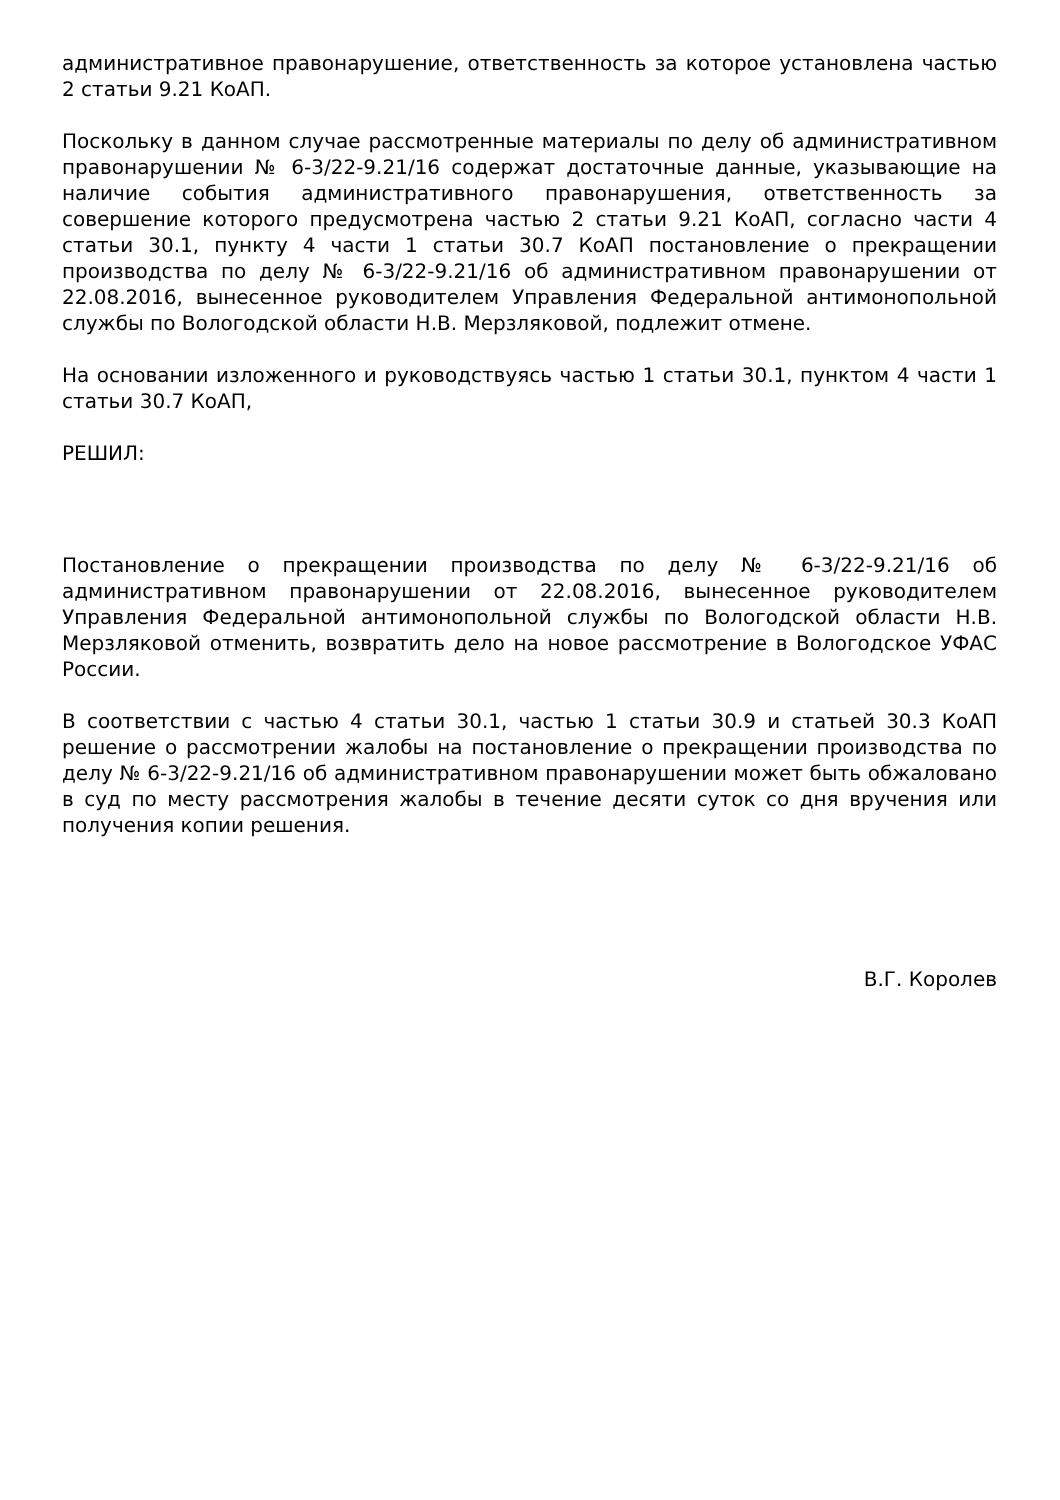административное правонарушение, ответственность за которое установлена частью 2 статьи 9.21 КоАП.
Поскольку в данном случае рассмотренные материалы по делу об административном правонарушении № 6-3/22-9.21/16 содержат достаточные данные, указывающие на наличие события административного правонарушения, ответственность за совершение которого предусмотрена частью 2 статьи 9.21 КоАП, согласно части 4 статьи 30.1, пункту 4 части 1 статьи 30.7 КоАП постановление о прекращении производства по делу № 6-3/22-9.21/16 об административном правонарушении от 22.08.2016, вынесенное руководителем Управления Федеральной антимонопольной службы по Вологодской области Н.В. Мерзляковой, подлежит отмене.
На основании изложенного и руководствуясь частью 1 статьи 30.1, пунктом 4 части 1 статьи 30.7 КоАП,
РЕШИЛ:
Постановление о прекращении производства по делу № 6-3/22-9.21/16 об административном правонарушении от 22.08.2016, вынесенное руководителем Управления Федеральной антимонопольной службы по Вологодской области Н.В. Мерзляковой отменить, возвратить дело на новое рассмотрение в Вологодское УФАС России.
В соответствии с частью 4 статьи 30.1, частью 1 статьи 30.9 и статьей 30.3 КоАП решение о рассмотрении жалобы на постановление о прекращении производства по делу № 6-3/22-9.21/16 об административном правонарушении может быть обжаловано в суд по месту рассмотрения жалобы в течение десяти суток со дня вручения или получения копии решения.
В.Г. Королев